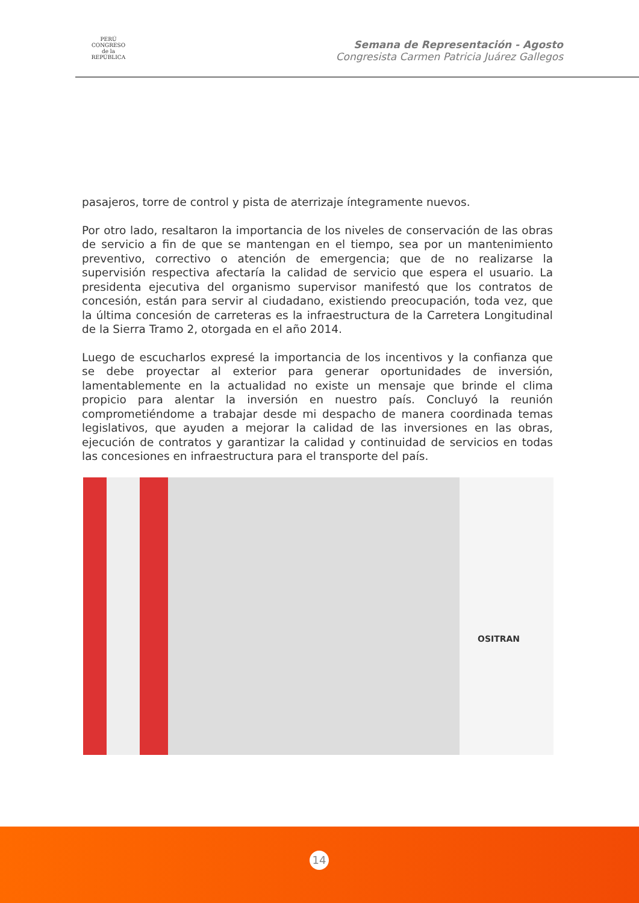PERÚ
CONGRESO
de la
REPÚBLICA
Semana de Representación - Agosto
Congresista Carmen Patricia Juárez Gallegos
pasajeros, torre de control y pista de aterrizaje íntegramente nuevos.
Por otro lado, resaltaron la importancia de los niveles de conservación de las obras de servicio a fin de que se mantengan en el tiempo, sea por un mantenimiento preventivo, correctivo o atención de emergencia; que de no realizarse la supervisión respectiva afectaría la calidad de servicio que espera el usuario. La presidenta ejecutiva del organismo supervisor manifestó que los contratos de concesión, están para servir al ciudadano, existiendo preocupación, toda vez, que la última concesión de carreteras es la infraestructura de la Carretera Longitudinal de la Sierra Tramo 2, otorgada en el año 2014.
Luego de escucharlos expresé la importancia de los incentivos y la confianza que se debe proyectar al exterior para generar oportunidades de inversión, lamentablemente en la actualidad no existe un mensaje que brinde el clima propicio para alentar la inversión en nuestro país. Concluyó la reunión comprometiéndome a trabajar desde mi despacho de manera coordinada temas legislativos, que ayuden a mejorar la calidad de las inversiones en las obras, ejecución de contratos y garantizar la calidad y continuidad de servicios en todas las concesiones en infraestructura para el transporte del país.
OSITRAN
14